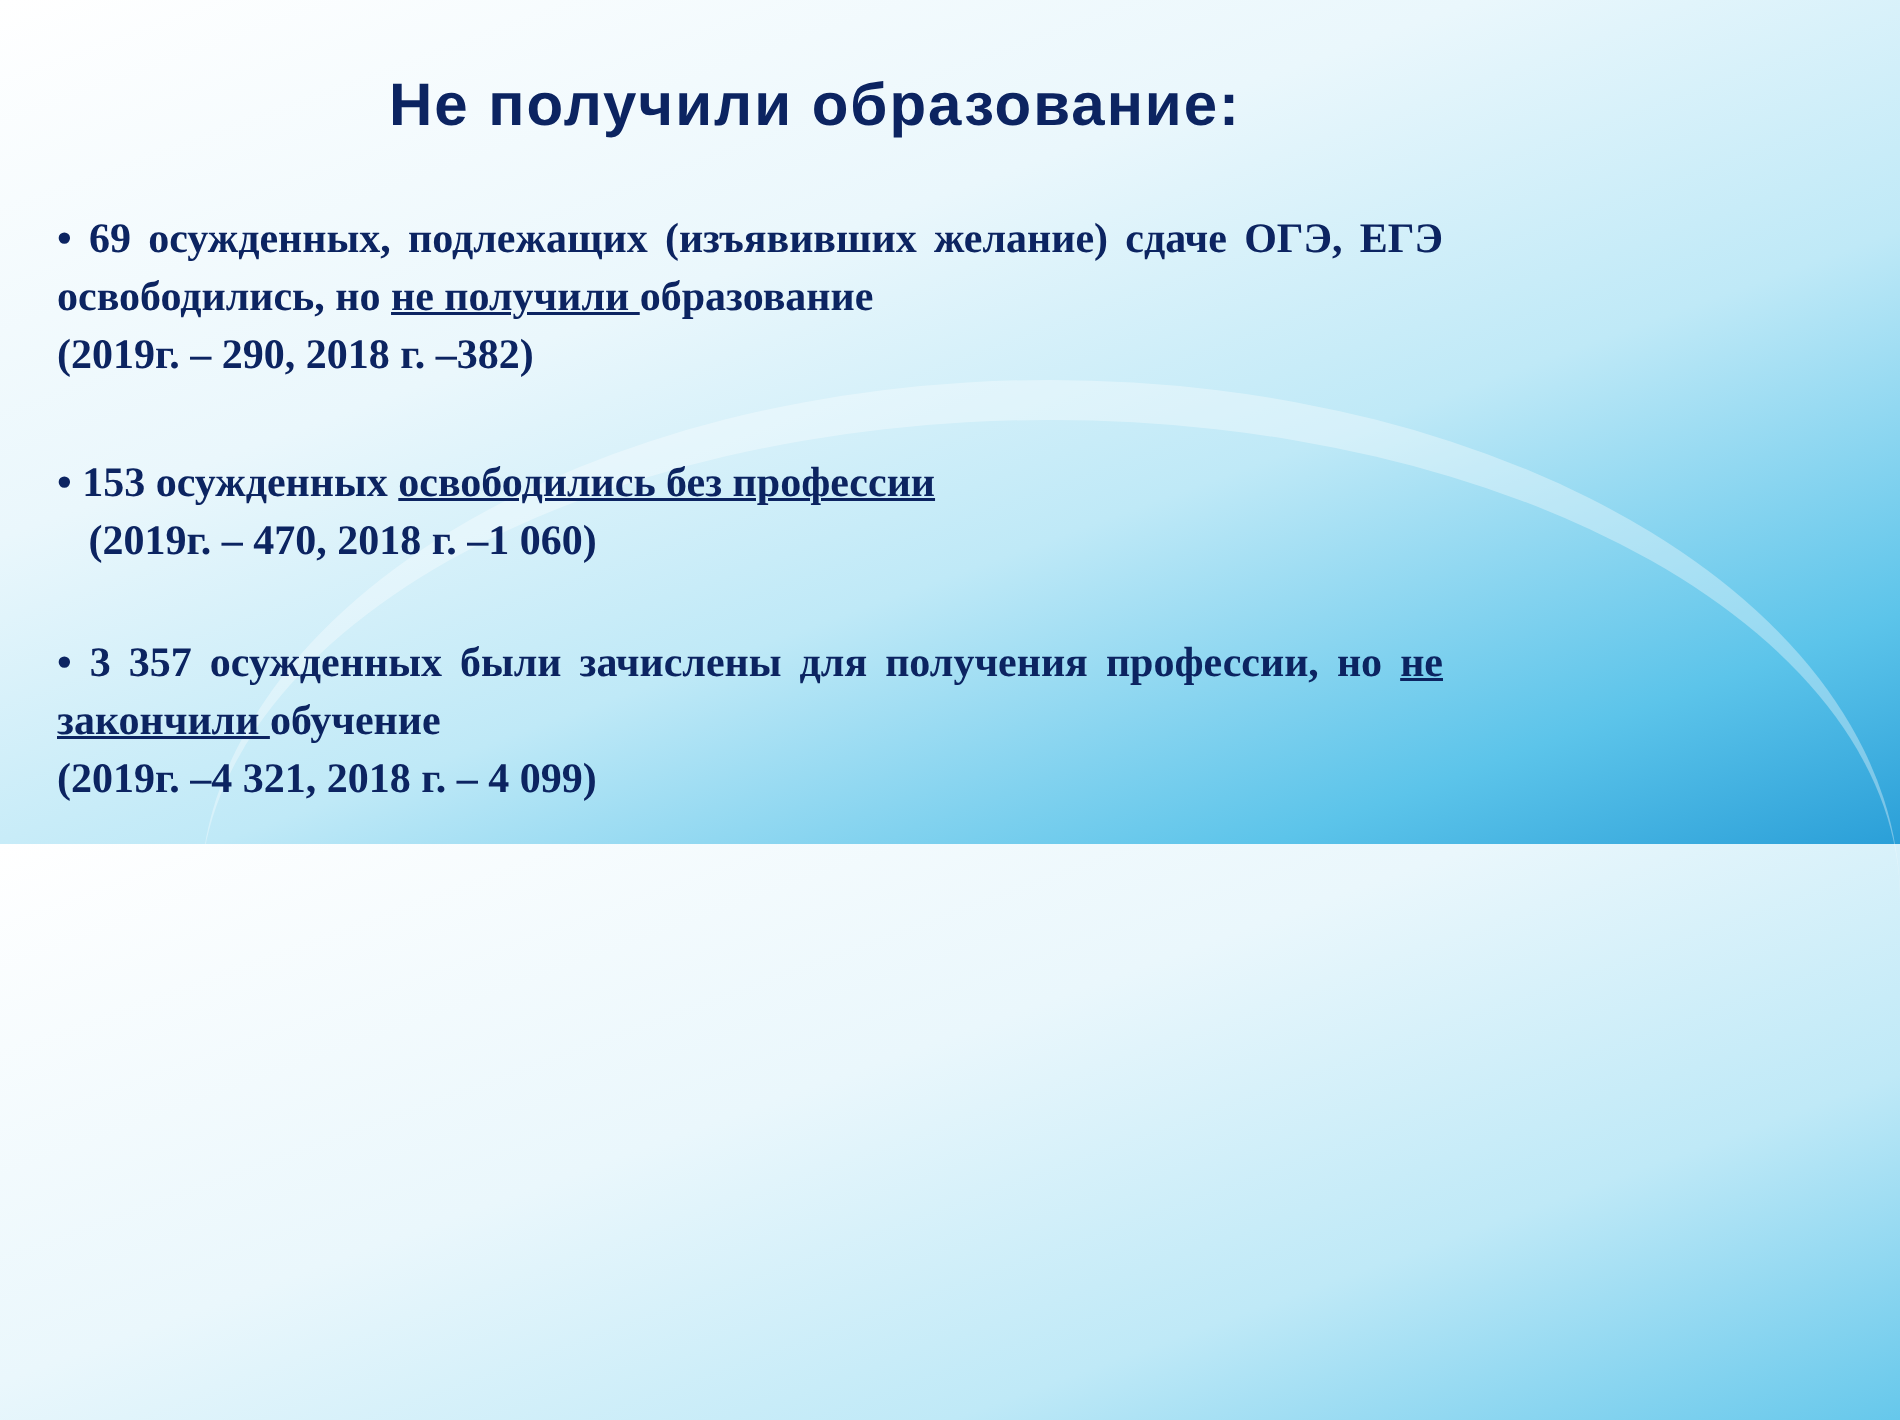Не получили образование:
• 69 осужденных, подлежащих (изъявивших желание) сдаче ОГЭ, ЕГЭ освободились, но не получили образование
(2019г. – 290, 2018 г. –382)
• 153 осужденных освободились без профессии
(2019г. – 470, 2018 г. –1 060)
• 3 357 осужденных были зачислены для получения профессии, но не закончили обучение
(2019г. –4 321, 2018 г. – 4 099)